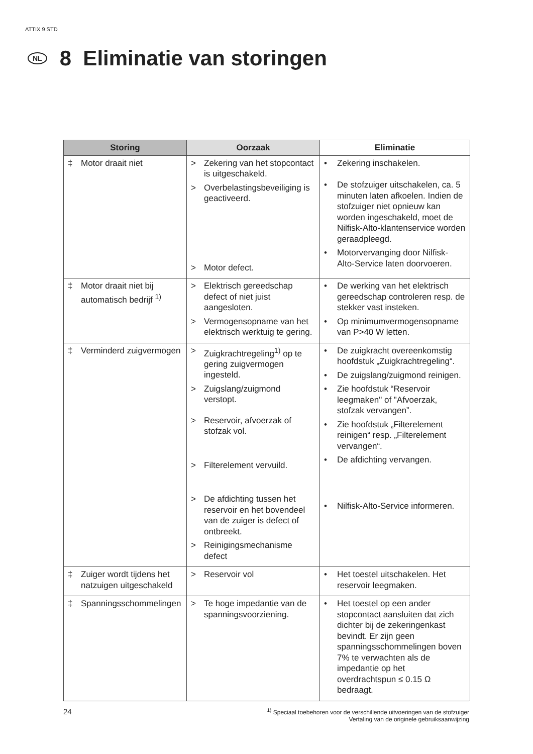ATTIX 9 STD
NL 8 Eliminatie van storingen
| Storing | Oorzaak | Eliminatie |
| --- | --- | --- |
| ‡ Motor draait niet | > Zekering van het stopcontact is uitgeschakeld. > Overbelastingsbeveiliging is geactiveerd. > Motor defect. | • Zekering inschakelen. • De stofzuiger uitschakelen, ca. 5 minuten laten afkoelen. Indien de stofzuiger niet opnieuw kan worden ingeschakeld, moet de Nilfisk-Alto-klantenservice worden geraadpleegd. • Motorvervanging door Nilfisk-Alto-Service laten doorvoeren. |
| ‡ Motor draait niet bij automatisch bedrijf <sup>1)</sup> | > Elektrisch gereedschap defect of niet juist aangesloten. > Vermogensopname van het elektrisch werktuig te gering. | • De werking van het elektrisch gereedschap controleren resp. de stekker vast insteken. • Op minimumvermogensopname van P>40 W letten. |
| ‡ Verminderd zuigvermogen | > Zuigkrachtregeling<sup>1)</sup> op te gering zuigvermogen ingesteld. > Zuigslang/zuigmond verstopt. > Reservoir, afvoerzak of stofzak vol. > Filterelement vervuild. > De afdichting tussen het reservoir en het bovendeel van de zuiger is defect of ontbreekt. > Reinigingsmechanisme defect | • De zuigkracht overeenkomstig hoofdstuk „Zuigkrachtregeling“. • De zuigslang/zuigmond reinigen. • Zie hoofdstuk “Reservoir leegmaken" of "Afvoerzak, stofzak vervangen”. • Zie hoofdstuk „Filterelement reinigen“ resp. „Filterelement vervangen“. • De afdichting vervangen. • Nilfisk-Alto-Service informeren. |
| ‡ Zuiger wordt tijdens het natzuigen uitgeschakeld | > Reservoir vol | • Het toestel uitschakelen. Het reservoir leegmaken. |
| ‡ Spanningsschommelingen | > Te hoge impedantie van de spanningsvoorziening. | • Het toestel op een ander stopcontact aansluiten dat zich dichter bij de zekeringenkast bevindt. Er zijn geen spanningsschommelingen boven 7% te verwachten als de impedantie op het overdrachtspun ≤ 0.15 Ω bedraagt. |
24<sup>1)</sup> Speciaal toebehoren voor de verschillende uitvoeringen van de stofzuiger
Vertaling van de originele gebruiksaanwijzing